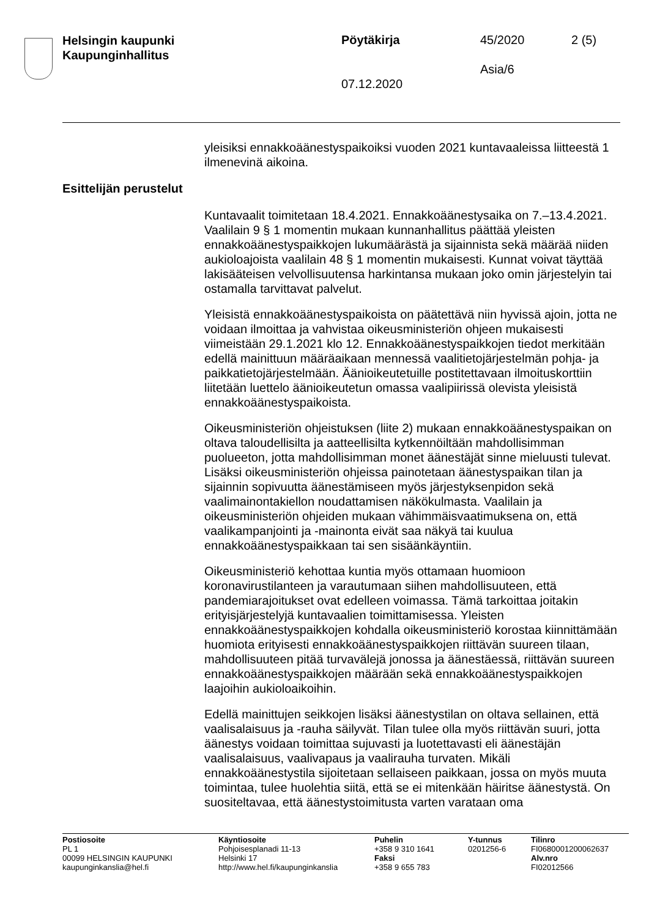Helsingin kaupunki
Kaupunginhallitus
Pöytäkirja 45/2020 2 (5)
Asia/6
07.12.2020
yleisiksi ennakkoäänestyspaikoiksi vuoden 2021 kuntavaaleissa liitteestä 1 ilmenevinä aikoina.
Esittelijän perustelut
Kuntavaalit toimitetaan 18.4.2021. Ennakkoäänestysaika on 7.–13.4.2021. Vaalilain 9 § 1 momentin mukaan kunnanhallitus päättää yleisten ennakkoäänestyspaikkojen lukumäärästä ja sijainnista sekä määrää niiden aukioloajoista vaalilain 48 § 1 momentin mukaisesti. Kunnat voivat täyttää lakisääteisen velvollisuutensa harkintansa mukaan joko omin järjestelyin tai ostamalla tarvittavat palvelut.
Yleisistä ennakkoäänestyspaikoista on päätettävä niin hyvissä ajoin, jotta ne voidaan ilmoittaa ja vahvistaa oikeusministeriön ohjeen mukaisesti viimeistään 29.1.2021 klo 12. Ennakkoäänestyspaikkojen tiedot merkitään edellä mainittuun määräaikaan mennessä vaalitietojärjestelmän pohja- ja paikkatietojärjestelmään. Äänioikeutetuille postitettavaan ilmoituskorttiin liitetään luettelo äänioikeutetun omassa vaalipiirissä olevista yleisistä ennakkoäänestyspaikoista.
Oikeusministeriön ohjeistuksen (liite 2) mukaan ennakkoäänestyspaikan on oltava taloudellisilta ja aatteellisilta kytkennöiltään mahdollisimman puolueeton, jotta mahdollisimman monet äänestäjät sinne mieluusti tulevat. Lisäksi oikeusministeriön ohjeissa painotetaan äänestyspaikan tilan ja sijainnin sopivuutta äänestämiseen myös järjestyksenpidon sekä vaalimainontakiellon noudattamisen näkökulmasta. Vaalilain ja oikeusministeriön ohjeiden mukaan vähimmäisvaatimuksena on, että vaalikampanjointi ja -mainonta eivät saa näkyä tai kuulua ennakkoäänestyspaikkaan tai sen sisäänkäyntiin.
Oikeusministeriö kehottaa kuntia myös ottamaan huomioon koronavirustilanteen ja varautumaan siihen mahdollisuuteen, että pandemiarajoitukset ovat edelleen voimassa. Tämä tarkoittaa joitakin erityisjärjestelyjä kuntavaalien toimittamisessa. Yleisten ennakkoäänestyspaikkojen kohdalla oikeusministeriö korostaa kiinnittämään huomiota erityisesti ennakkoäänestyspaikkojen riittävän suureen tilaan, mahdollisuuteen pitää turvavälejä jonossa ja äänestäessä, riittävän suureen ennakkoäänestyspaikkojen määrään sekä ennakkoäänestyspaikkojen laajoihin aukioloaikoihin.
Edellä mainittujen seikkojen lisäksi äänestystilan on oltava sellainen, että vaalisalaisuus ja -rauha säilyvät. Tilan tulee olla myös riittävän suuri, jotta äänestys voidaan toimittaa sujuvasti ja luotettavasti eli äänestäjän vaalisalaisuus, vaalivapaus ja vaalirauha turvaten. Mikäli ennakkoäänestystila sijoitetaan sellaiseen paikkaan, jossa on myös muuta toimintaa, tulee huolehtia siitä, että se ei mitenkään häiritse äänestystä. On suositeltavaa, että äänestystoimitusta varten varataan oma
Postiosoite
PL 1
00099 HELSINGIN KAUPUNKI
kaupunginkanslia@hel.fi
Käyntiosoite
Pohjoisesplanadi 11-13
Helsinki 17
http://www.hel.fi/kaupunginkanslia
Puhelin
+358 9 310 1641
Faksi
+358 9 655 783
Y-tunnus
0201256-6
Tilinro
FI0680001200062637
Alv.nro
FI02012566